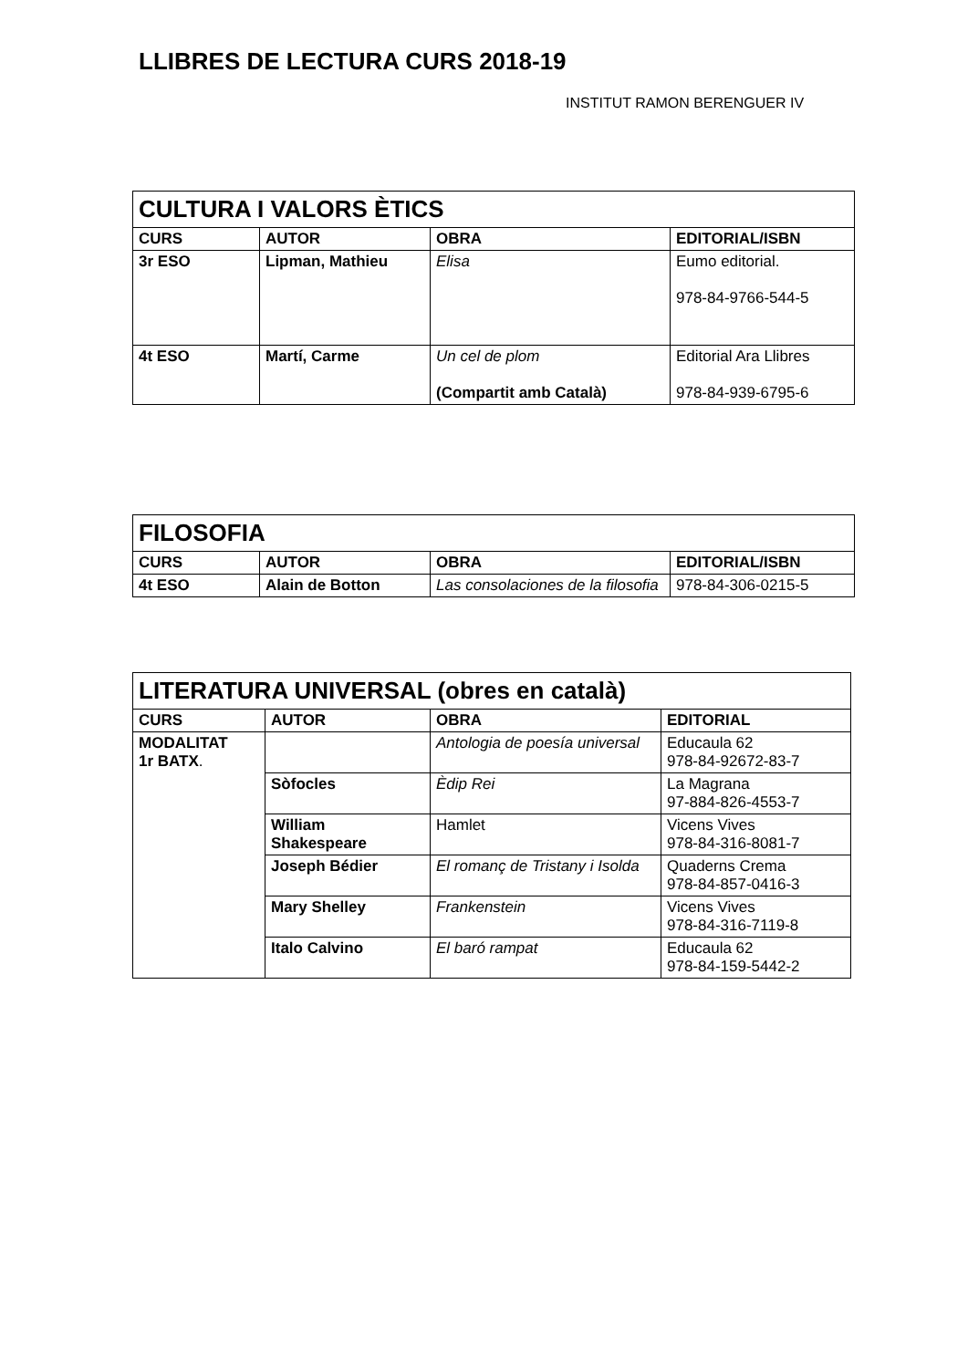LLIBRES DE LECTURA CURS 2018-19
INSTITUT RAMON BERENGUER IV
| CULTURA I VALORS ÈTICS | | | |
| --- | --- | --- | --- |
| CURS | AUTOR | OBRA | EDITORIAL/ISBN |
| 3r ESO | Lipman, Mathieu | Elisa | Eumo editorial. 978-84-9766-544-5 |
| 4t ESO | Martí, Carme | Un cel de plom (Compartit amb Català) | Editorial Ara Llibres 978-84-939-6795-6 |
| FILOSOFIA | | | |
| --- | --- | --- | --- |
| CURS | AUTOR | OBRA | EDITORIAL/ISBN |
| 4t ESO | Alain de Botton | Las consolaciones de la filosofia | 978-84-306-0215-5 |
| LITERATURA UNIVERSAL (obres en català) | | | |
| --- | --- | --- | --- |
| CURS | AUTOR | OBRA | EDITORIAL |
| MODALITAT 1r BATX . | | Antologia de poesía universal | Educaula 62 978-84-92672-83-7 |
| | Sòfocles | Èdip Rei | La Magrana 97-884-826-4553-7 |
| | William Shakespeare | Hamlet | Vicens Vives 978-84-316-8081-7 |
| | Joseph Bédier | El romanç de Tristany i Isolda | Quaderns Crema 978-84-857-0416-3 |
| | Mary Shelley | Frankenstein | Vicens Vives 978-84-316-7119-8 |
| | Italo Calvino | El baró rampat | Educaula 62 978-84-159-5442-2 |